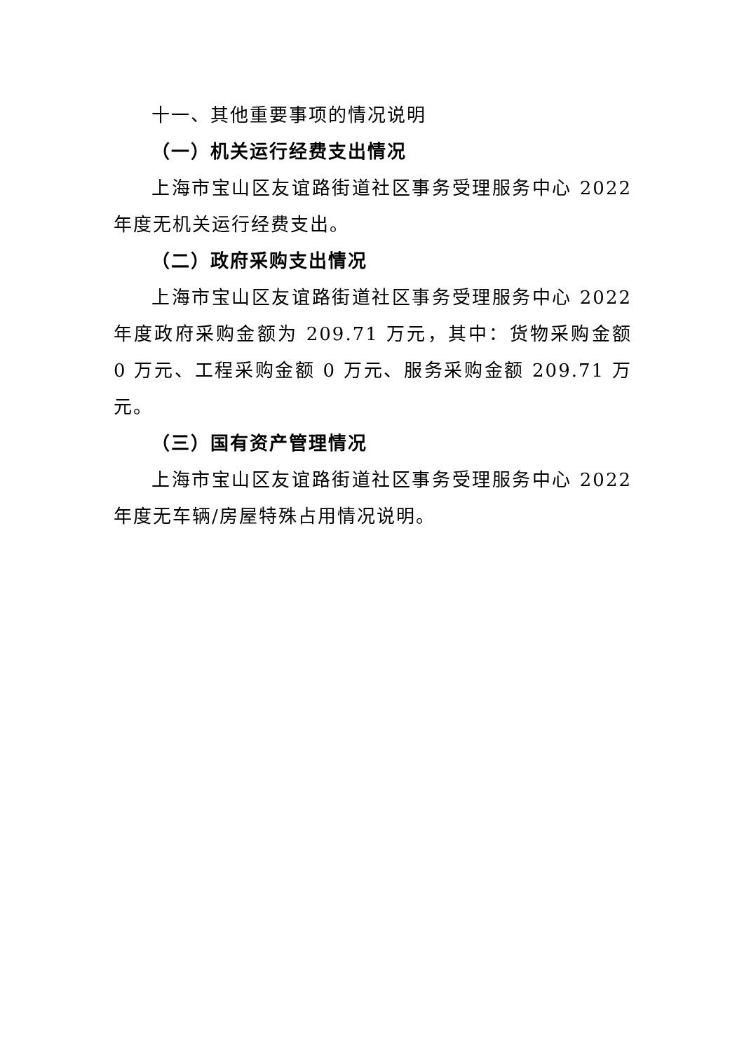十一、其他重要事项的情况说明
（一）机关运行经费支出情况
上海市宝山区友谊路街道社区事务受理服务中心 2022 年度无机关运行经费支出。
（二）政府采购支出情况
上海市宝山区友谊路街道社区事务受理服务中心 2022 年度政府采购金额为 209.71 万元，其中：货物采购金额 0 万元、工程采购金额 0 万元、服务采购金额 209.71 万元。
（三）国有资产管理情况
上海市宝山区友谊路街道社区事务受理服务中心 2022 年度无车辆/房屋特殊占用情况说明。